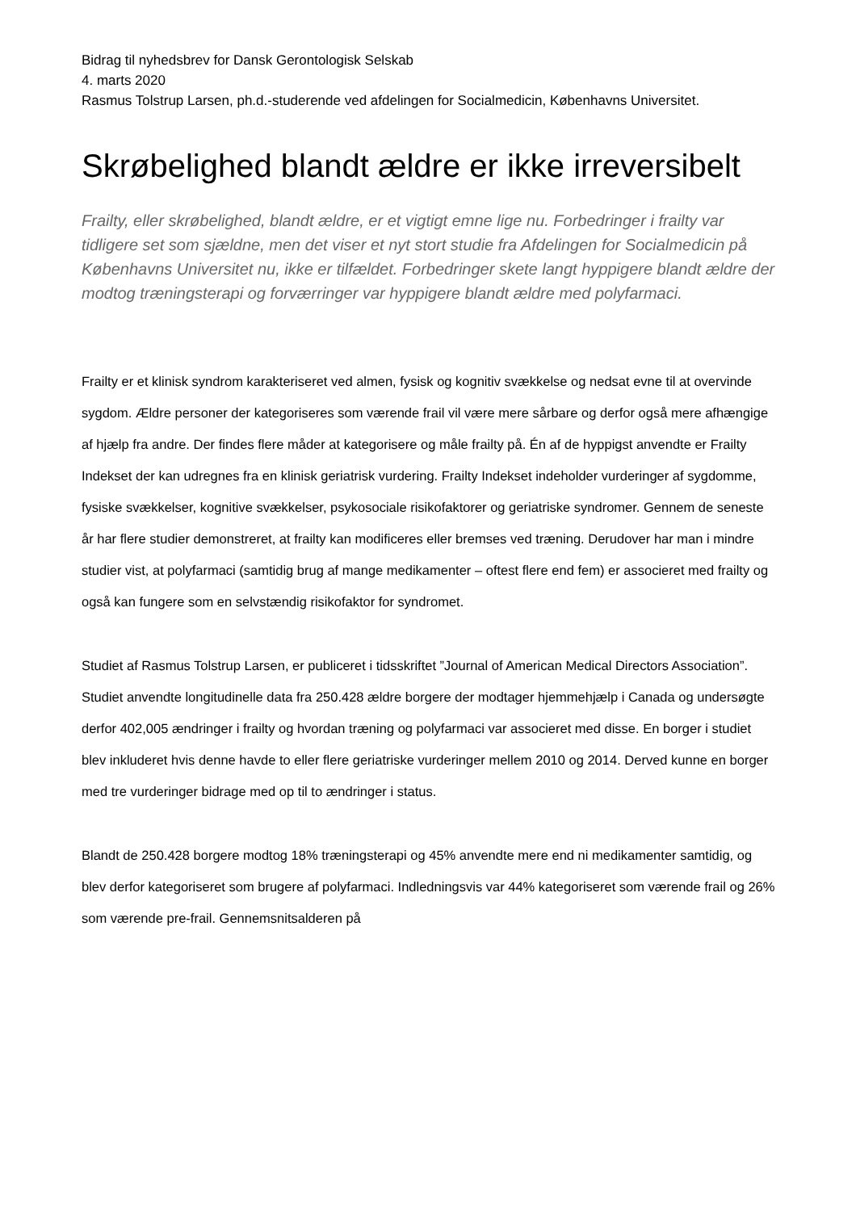Bidrag til nyhedsbrev for Dansk Gerontologisk Selskab
4. marts 2020
Rasmus Tolstrup Larsen, ph.d.-studerende ved afdelingen for Socialmedicin, Københavns Universitet.
Skrøbelighed blandt ældre er ikke irreversibelt
Frailty, eller skrøbelighed, blandt ældre, er et vigtigt emne lige nu. Forbedringer i frailty var tidligere set som sjældne, men det viser et nyt stort studie fra Afdelingen for Socialmedicin på Københavns Universitet nu, ikke er tilfældet. Forbedringer skete langt hyppigere blandt ældre der modtog træningsterapi og forværringer var hyppigere blandt ældre med polyfarmaci.
Frailty er et klinisk syndrom karakteriseret ved almen, fysisk og kognitiv svækkelse og nedsat evne til at overvinde sygdom. Ældre personer der kategoriseres som værende frail vil være mere sårbare og derfor også mere afhængige af hjælp fra andre. Der findes flere måder at kategorisere og måle frailty på. Én af de hyppigst anvendte er Frailty Indekset der kan udregnes fra en klinisk geriatrisk vurdering. Frailty Indekset indeholder vurderinger af sygdomme, fysiske svækkelser, kognitive svækkelser, psykosociale risikofaktorer og geriatriske syndromer. Gennem de seneste år har flere studier demonstreret, at frailty kan modificeres eller bremses ved træning. Derudover har man i mindre studier vist, at polyfarmaci (samtidig brug af mange medikamenter – oftest flere end fem) er associeret med frailty og også kan fungere som en selvstændig risikofaktor for syndromet.
Studiet af Rasmus Tolstrup Larsen, er publiceret i tidsskriftet ”Journal of American Medical Directors Association”. Studiet anvendte longitudinelle data fra 250.428 ældre borgere der modtager hjemmehjælp i Canada og undersøgte derfor 402,005 ændringer i frailty og hvordan træning og polyfarmaci var associeret med disse. En borger i studiet blev inkluderet hvis denne havde to eller flere geriatriske vurderinger mellem 2010 og 2014. Derved kunne en borger med tre vurderinger bidrage med op til to ændringer i status.
Blandt de 250.428 borgere modtog 18% træningsterapi og 45% anvendte mere end ni medikamenter samtidig, og blev derfor kategoriseret som brugere af polyfarmaci. Indledningsvis var 44% kategoriseret som værende frail og 26% som værende pre-frail. Gennemsnitsalderen på